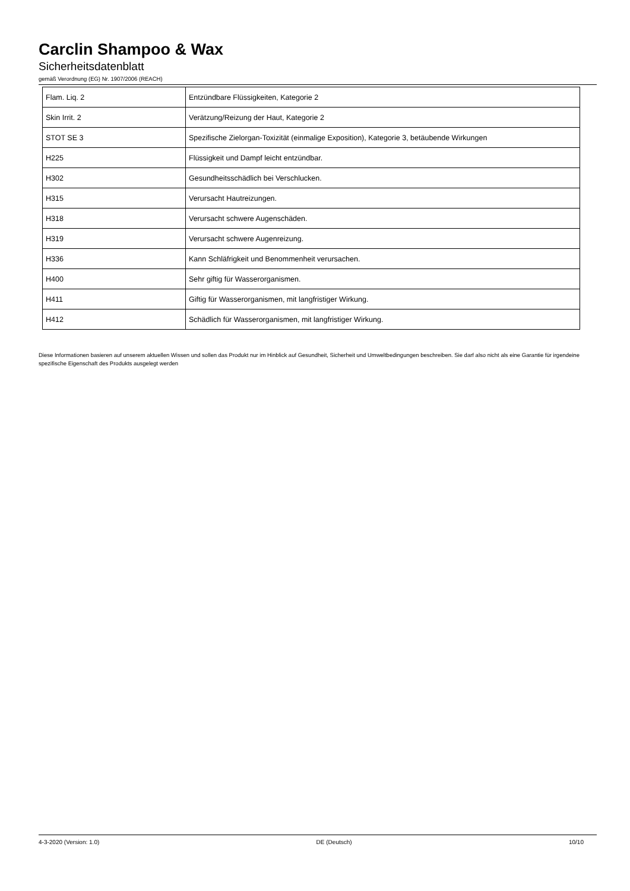Carclin Shampoo & Wax
Sicherheitsdatenblatt
gemäß Verordnung (EG) Nr. 1907/2006 (REACH)
| Flam. Liq. 2 | Entzündbare Flüssigkeiten, Kategorie 2 |
| Skin Irrit. 2 | Verätzung/Reizung der Haut, Kategorie 2 |
| STOT SE 3 | Spezifische Zielorgan-Toxizität (einmalige Exposition), Kategorie 3, betäubende Wirkungen |
| H225 | Flüssigkeit und Dampf leicht entzündbar. |
| H302 | Gesundheitsschädlich bei Verschlucken. |
| H315 | Verursacht Hautreizungen. |
| H318 | Verursacht schwere Augenschäden. |
| H319 | Verursacht schwere Augenreizung. |
| H336 | Kann Schläfrigkeit und Benommenheit verursachen. |
| H400 | Sehr giftig für Wasserorganismen. |
| H411 | Giftig für Wasserorganismen, mit langfristiger Wirkung. |
| H412 | Schädlich für Wasserorganismen, mit langfristiger Wirkung. |
Diese Informationen basieren auf unserem aktuellen Wissen und sollen das Produkt nur im Hinblick auf Gesundheit, Sicherheit und Umweltbedingungen beschreiben. Sie darf also nicht als eine Garantie für irgendeine spezifische Eigenschaft des Produkts ausgelegt werden
4-3-2020 (Version: 1.0) DE (Deutsch) 10/10